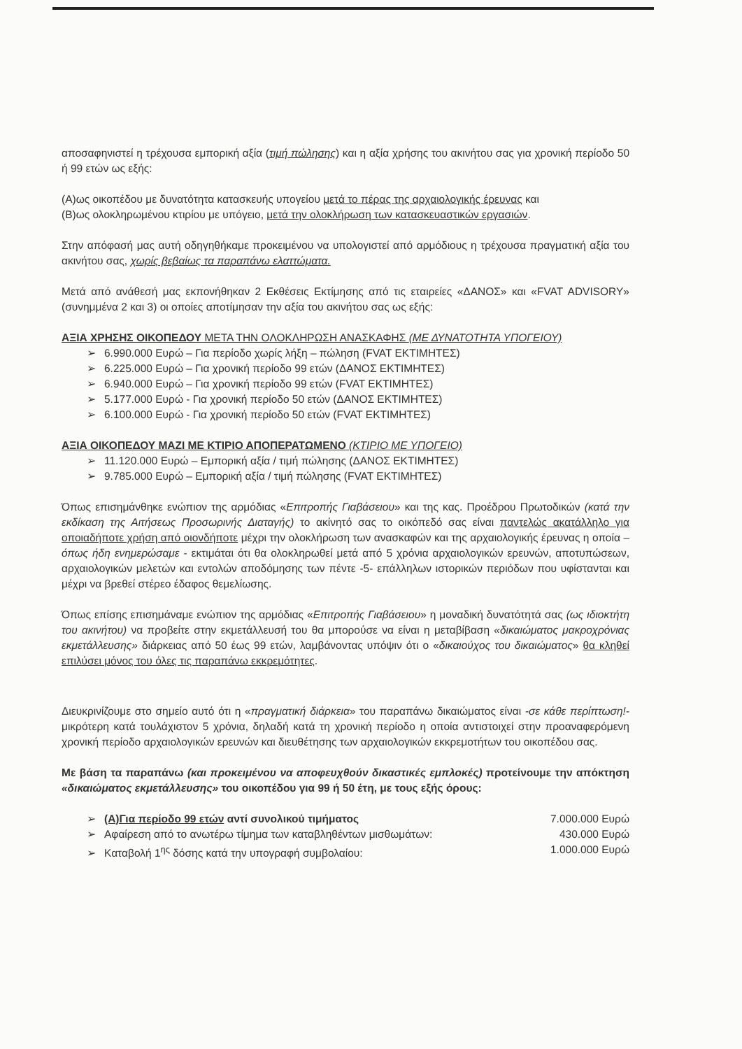αποσαφηνιστεί η τρέχουσα εμπορική αξία (τιμή πώλησης) και η αξία χρήσης του ακινήτου σας για χρονική περίοδο 50 ή 99 ετών ως εξής:
(Α)ως οικοπέδου με δυνατότητα κατασκευής υπογείου μετά το πέρας της αρχαιολογικής έρευνας και
(Β)ως ολοκληρωμένου κτιρίου με υπόγειο, μετά την ολοκλήρωση των κατασκευαστικών εργασιών.
Στην απόφασή μας αυτή οδηγηθήκαμε προκειμένου να υπολογιστεί από αρμόδιους η τρέχουσα πραγματική αξία του ακινήτου σας, χωρίς βεβαίως τα παραπάνω ελαττώματα.
Μετά από ανάθεσή μας εκπονήθηκαν 2 Εκθέσεις Εκτίμησης από τις εταιρείες «ΔΑΝΟΣ» και «FVAT ADVISORY» (συνημμένα 2 και 3) οι οποίες αποτίμησαν την αξία του ακινήτου σας ως εξής:
ΑΞΙΑ ΧΡΗΣΗΣ ΟΙΚΟΠΕΔΟΥ ΜΕΤΑ ΤΗΝ ΟΛΟΚΛΗΡΩΣΗ ΑΝΑΣΚΑΦΗΣ (ΜΕ ΔΥΝΑΤΟΤΗΤΑ ΥΠΟΓΕΙΟΥ)
➢ 6.990.000 Ευρώ – Για περίοδο χωρίς λήξη – πώληση (FVAT ΕΚΤΙΜΗΤΕΣ)
➢ 6.225.000 Ευρώ – Για χρονική περίοδο 99 ετών (ΔΑΝΟΣ ΕΚΤΙΜΗΤΕΣ)
➢ 6.940.000 Ευρώ – Για χρονική περίοδο 99 ετών (FVAT ΕΚΤΙΜΗΤΕΣ)
➢ 5.177.000 Ευρώ - Για χρονική περίοδο 50 ετών (ΔΑΝΟΣ ΕΚΤΙΜΗΤΕΣ)
➢ 6.100.000 Ευρώ - Για χρονική περίοδο 50 ετών (FVAT ΕΚΤΙΜΗΤΕΣ)
ΑΞΙΑ ΟΙΚΟΠΕΔΟΥ ΜΑΖΙ ΜΕ ΚΤΙΡΙΟ ΑΠΟΠΕΡΑΤΩΜΕΝΟ (ΚΤΙΡΙΟ ΜΕ ΥΠΟΓΕΙΟ)
➢ 11.120.000 Ευρώ – Εμπορική αξία / τιμή πώλησης (ΔΑΝΟΣ ΕΚΤΙΜΗΤΕΣ)
➢ 9.785.000 Ευρώ – Εμπορική αξία / τιμή πώλησης (FVAT ΕΚΤΙΜΗΤΕΣ)
Όπως επισημάνθηκε ενώπιον της αρμόδιας «Επιτροπής Γιαβάσειου» και της κας. Προέδρου Πρωτοδικών (κατά την εκδίκαση της Αιτήσεως Προσωρινής Διαταγής) το ακίνητό σας το οικόπεδό σας είναι παντελώς ακατάλληλο για οποιαδήποτε χρήση από οιονδήποτε μέχρι την ολοκλήρωση των ανασκαφών και της αρχαιολογικής έρευνας η οποία –όπως ήδη ενημερώσαμε - εκτιμάται ότι θα ολοκληρωθεί μετά από 5 χρόνια αρχαιολογικών ερευνών, αποτυπώσεων, αρχαιολογικών μελετών και εντολών αποδόμησης των πέντε -5- επάλληλων ιστορικών περιόδων που υφίστανται και μέχρι να βρεθεί στέρεο έδαφος θεμελίωσης.
Όπως επίσης επισημάναμε ενώπιον της αρμόδιας «Επιτροπής Γιαβάσειου» η μοναδική δυνατότητά σας (ως ιδιοκτήτη του ακινήτου) να προβείτε στην εκμετάλλευσή του θα μπορούσε να είναι η μεταβίβαση «δικαιώματος μακροχρόνιας εκμετάλλευσης» διάρκειας από 50 έως 99 ετών, λαμβάνοντας υπόψιν ότι ο «δικαιούχος του δικαιώματος» θα κληθεί επιλύσει μόνος του όλες τις παραπάνω εκκρεμότητες.
Διευκρινίζουμε στο σημείο αυτό ότι η «πραγματική διάρκεια» του παραπάνω δικαιώματος είναι -σε κάθε περίπτωση!- μικρότερη κατά τουλάχιστον 5 χρόνια, δηλαδή κατά τη χρονική περίοδο η οποία αντιστοιχεί στην προαναφερόμενη χρονική περίοδο αρχαιολογικών ερευνών και διευθέτησης των αρχαιολογικών εκκρεμοτήτων του οικοπέδου σας.
Με βάση τα παραπάνω (και προκειμένου να αποφευχθούν δικαστικές εμπλοκές) προτείνουμε την απόκτηση «δικαιώματος εκμετάλλευσης» του οικοπέδου για 99 ή 50 έτη, με τους εξής όρους:
➢ (Α)Για περίοδο 99 ετών αντί συνολικού τιμήματος 7.000.000 Ευρώ
➢ Αφαίρεση από το ανωτέρω τίμημα των καταβληθέντων μισθωμάτων: 430.000 Ευρώ
➢ Καταβολή 1<sup>ης</sup> δόσης κατά την υπογραφή συμβολαίου: 1.000.000 Ευρώ